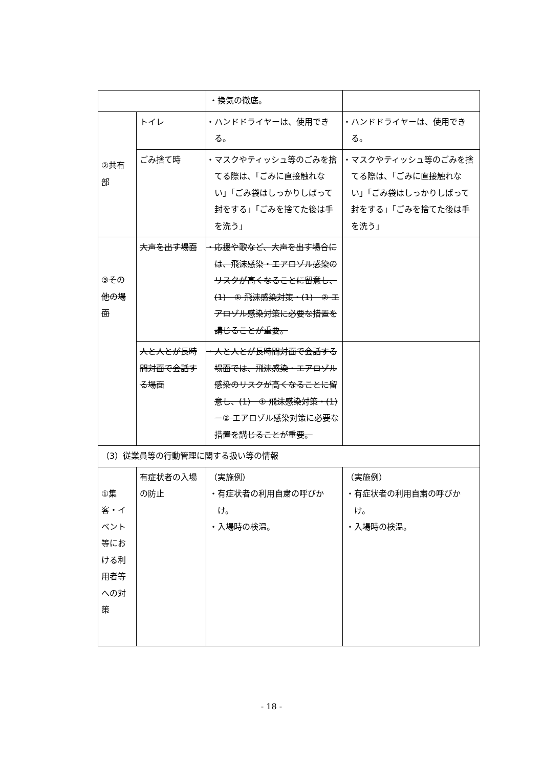| | | ・換気の徹底。 | |
| ②共有 部 | トイレ | ・ハンドドライヤーは、使用できる。 | ・ハンドドライヤーは、使用できる。 |
| | ごみ捨て時 | ・マスクやティッシュ等のごみを捨てる際は、「ごみに直接触れない」「ごみ袋はしっかりしばって封をする」「ごみを捨てた後は手を洗う」 | ・マスクやティッシュ等のごみを捨てる際は、「ごみに直接触れない」「ごみ袋はしっかりしばって封をする」「ごみを捨てた後は手を洗う」 |
| ③その他の場面 | 大声を出す場面 | ・応援や歌など、大声を出す場合には、飛沫感染・エアロゾル感染のリスクが高くなることに留意し、(1)－① 飛沫感染対策・(1)－② エアロゾル感染対策に必要な措置を講じることが重要。 | |
| | 人と人とが長時間対面で会話する場面 | ・人と人とが長時間対面で会話する場面では、飛沫感染・エアロゾル感染のリスクが高くなることに留意し、(1)－① 飛沫感染対策・(1)－② エアロゾル感染対策に必要な措置を講じることが重要。 | |
| （3）従業員等の行動管理に関する扱い等の情報 | | | |
| ①集客・イベント等における利用者等への対策 | 有症状者の入場の防止 | （実施例） ・有症状者の利用自粛の呼びかけ。 ・入場時の検温。 | （実施例） ・有症状者の利用自粛の呼びかけ。 ・入場時の検温。 |
- 18 -